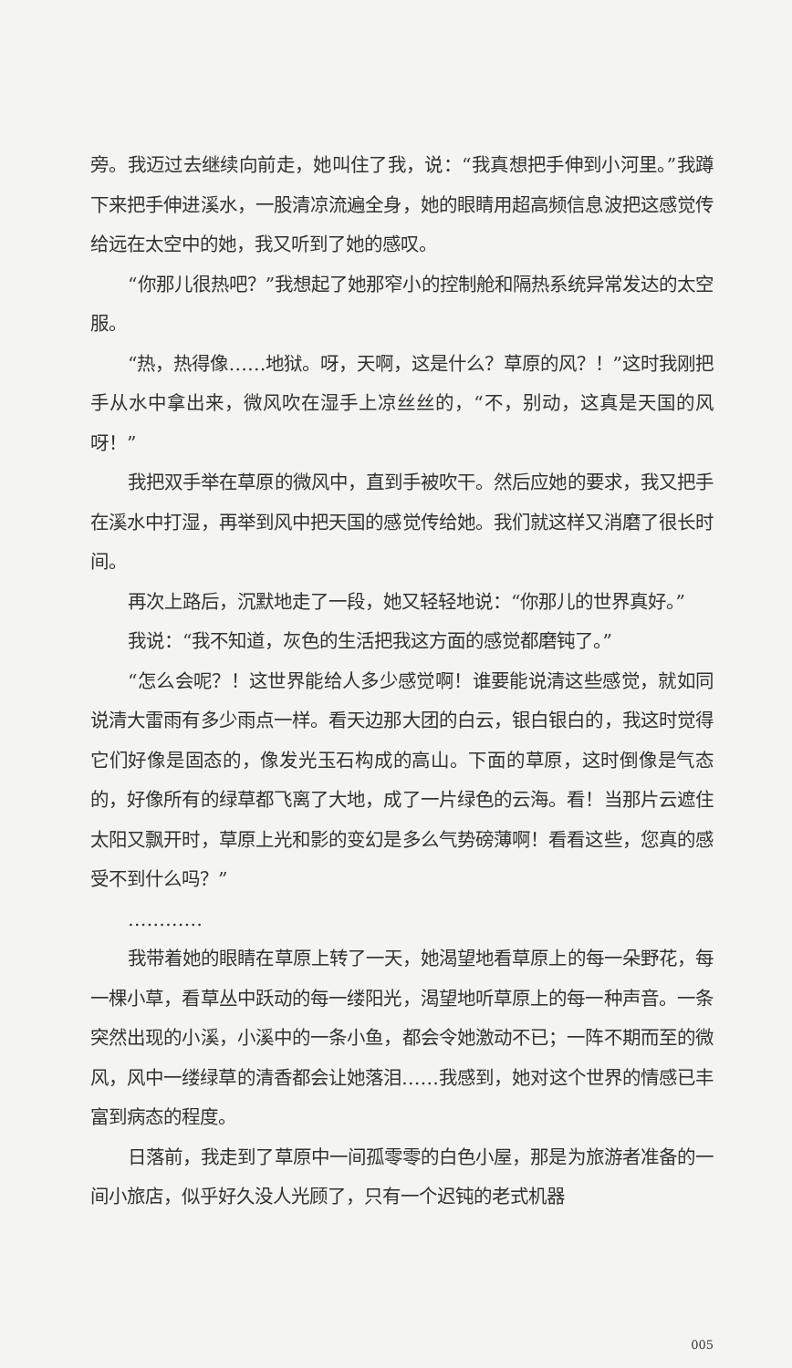旁。我迈过去继续向前走，她叫住了我，说：“我真想把手伸到小河里。”我蹲下来把手伸进溪水，一股清凉流遍全身，她的眼睛用超高频信息波把这感觉传给远在太空中的她，我又听到了她的感叹。
“你那儿很热吧？”我想起了她那窄小的控制舱和隔热系统异常发达的太空服。
“热，热得像……地狱。呀，天啊，这是什么？草原的风？！”这时我刚把手从水中拿出来，微风吹在湿手上凉丝丝的，“不，别动，这真是天国的风呀！”
我把双手举在草原的微风中，直到手被吹干。然后应她的要求，我又把手在溪水中打湿，再举到风中把天国的感觉传给她。我们就这样又消磨了很长时间。
再次上路后，沉默地走了一段，她又轻轻地说：“你那儿的世界真好。”
我说：“我不知道，灰色的生活把我这方面的感觉都磨钝了。”
“怎么会呢？！这世界能给人多少感觉啊！谁要能说清这些感觉，就如同说清大雷雨有多少雨点一样。看天边那大团的白云，银白银白的，我这时觉得它们好像是固态的，像发光玉石构成的高山。下面的草原，这时倒像是气态的，好像所有的绿草都飞离了大地，成了一片绿色的云海。看！当那片云遮住太阳又飘开时，草原上光和影的变幻是多么气势磅薄啊！看看这些，您真的感受不到什么吗？”
…………
我带着她的眼睛在草原上转了一天，她渴望地看草原上的每一朵野花，每一棵小草，看草丛中跃动的每一缕阳光，渴望地听草原上的每一种声音。一条突然出现的小溪，小溪中的一条小鱼，都会令她激动不已；一阵不期而至的微风，风中一缕绿草的清香都会让她落泪……我感到，她对这个世界的情感已丰富到病态的程度。
日落前，我走到了草原中一间孤零零的白色小屋，那是为旅游者准备的一间小旅店，似乎好久没人光顾了，只有一个迟钝的老式机器
005